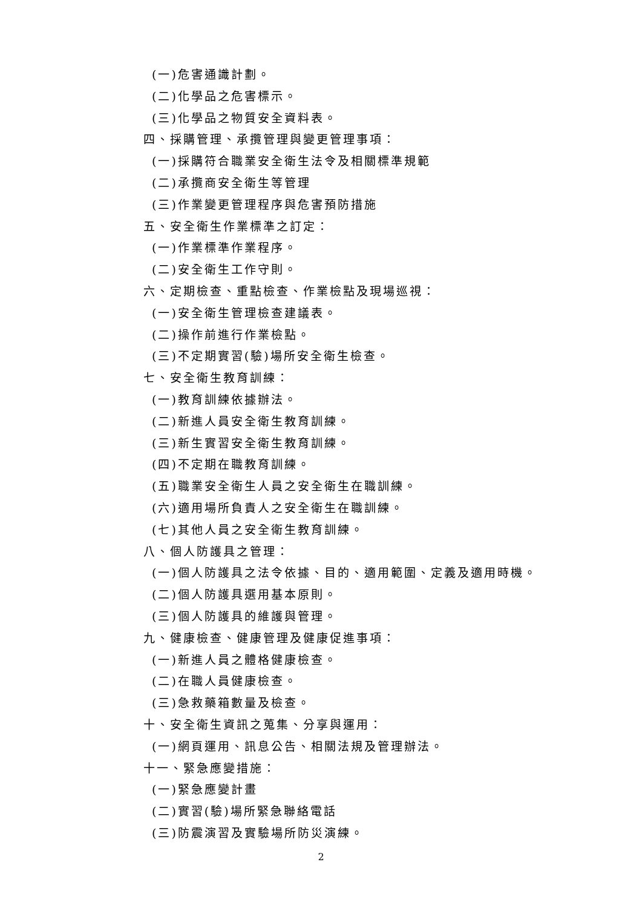(一)危害通識計劃。
(二)化學品之危害標示。
(三)化學品之物質安全資料表。
四、採購管理、承攬管理與變更管理事項：
(一)採購符合職業安全衛生法令及相關標準規範
(二)承攬商安全衛生等管理
(三)作業變更管理程序與危害預防措施
五、安全衛生作業標準之訂定：
(一)作業標準作業程序。
(二)安全衛生工作守則。
六、定期檢查、重點檢查、作業檢點及現場巡視：
(一)安全衛生管理檢查建議表。
(二)操作前進行作業檢點。
(三)不定期實習(驗)場所安全衛生檢查。
七、安全衛生教育訓練：
(一)教育訓練依據辦法。
(二)新進人員安全衛生教育訓練。
(三)新生實習安全衛生教育訓練。
(四)不定期在職教育訓練。
(五)職業安全衛生人員之安全衛生在職訓練。
(六)適用場所負責人之安全衛生在職訓練。
(七)其他人員之安全衛生教育訓練。
八、個人防護具之管理：
(一)個人防護具之法令依據、目的、適用範圍、定義及適用時機。
(二)個人防護具選用基本原則。
(三)個人防護具的維護與管理。
九、健康檢查、健康管理及健康促進事項：
(一)新進人員之體格健康檢查。
(二)在職人員健康檢查。
(三)急救藥箱數量及檢查。
十、安全衛生資訊之蒐集、分享與運用：
(一)網頁運用、訊息公告、相關法規及管理辦法。
十一、緊急應變措施：
(一)緊急應變計畫
(二)實習(驗)場所緊急聯絡電話
(三)防震演習及實驗場所防災演練。
2